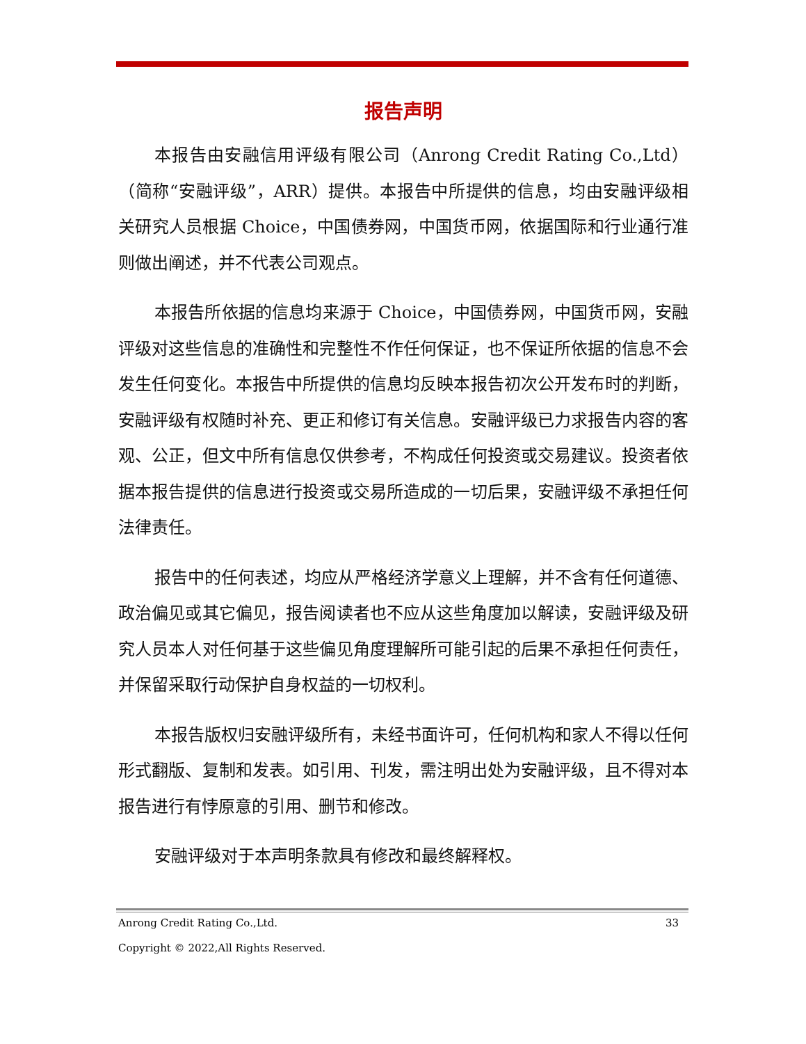报告声明
本报告由安融信用评级有限公司（Anrong Credit Rating Co.,Ltd）（简称“安融评级”，ARR）提供。本报告中所提供的信息，均由安融评级相关研究人员根据 Choice，中国债券网，中国货币网，依据国际和行业通行准则做出阐述，并不代表公司观点。
本报告所依据的信息均来源于 Choice，中国债券网，中国货币网，安融评级对这些信息的准确性和完整性不作任何保证，也不保证所依据的信息不会发生任何变化。本报告中所提供的信息均反映本报告初次公开发布时的判断，安融评级有权随时补充、更正和修订有关信息。安融评级已力求报告内容的客观、公正，但文中所有信息仅供参考，不构成任何投资或交易建议。投资者依据本报告提供的信息进行投资或交易所造成的一切后果，安融评级不承担任何法律责任。
报告中的任何表述，均应从严格经济学意义上理解，并不含有任何道德、政治偏见或其它偏见，报告阅读者也不应从这些角度加以解读，安融评级及研究人员本人对任何基于这些偏见角度理解所可能引起的后果不承担任何责任，并保留采取行动保护自身权益的一切权利。
本报告版权归安融评级所有，未经书面许可，任何机构和家人不得以任何形式翻版、复制和发表。如引用、刊发，需注明出处为安融评级，且不得对本报告进行有悖原意的引用、删节和修改。
安融评级对于本声明条款具有修改和最终解释权。
Anrong Credit Rating Co.,Ltd. 33
Copyright © 2022,All Rights Reserved.